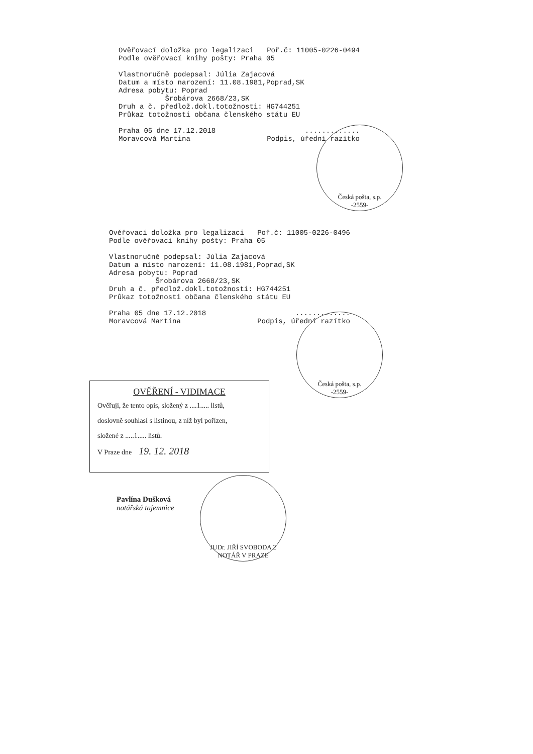Ověřovací doložka pro legalizaci Poř.č: 11005-0226-0494
Podle ověřovací knihy pošty: Praha 05
Vlastnoručně podepsal: Júlia Zajacová
Datum a místo narození: 11.08.1981,Poprad,SK
Adresa pobytu: Poprad
Šrobárova 2668/23,SK
Druh a č. předlož.dokl.totožnosti: HG744251
Průkaz totožnosti občana členského státu EU
Praha 05 dne 17.12.2018.............
Moravcová Martina Podpis, úřední razítko
Česká pošta, s.p.
-2559-
Ověřovací doložka pro legalizaci Poř.č: 11005-0226-0496
Podle ověřovací knihy pošty: Praha 05
Vlastnoručně podepsal: Júlia Zajacová
Datum a místo narození: 11.08.1981,Poprad,SK
Adresa pobytu: Poprad
Šrobárova 2668/23,SK
Druh a č. předlož.dokl.totožnosti: HG744251
Průkaz totožnosti občana členského státu EU
Praha 05 dne 17.12.2018.............
Moravcová Martina Podpis, úřední razítko
Česká pošta, s.p.
-2559-
OVĚŘENÍ - VIDIMACE
Ověřuji, že tento opis, složený z ....1..... listů,
doslovně souhlasí s listinou, z níž byl pořízen,
složené z .....1..... listů.
V Praze dne 19. 12. 2018
JUDr. JIŘÍ SVOBODA 2
NOTÁŘ V PRAZE
Pavlína Dušková
notářská tajemnice